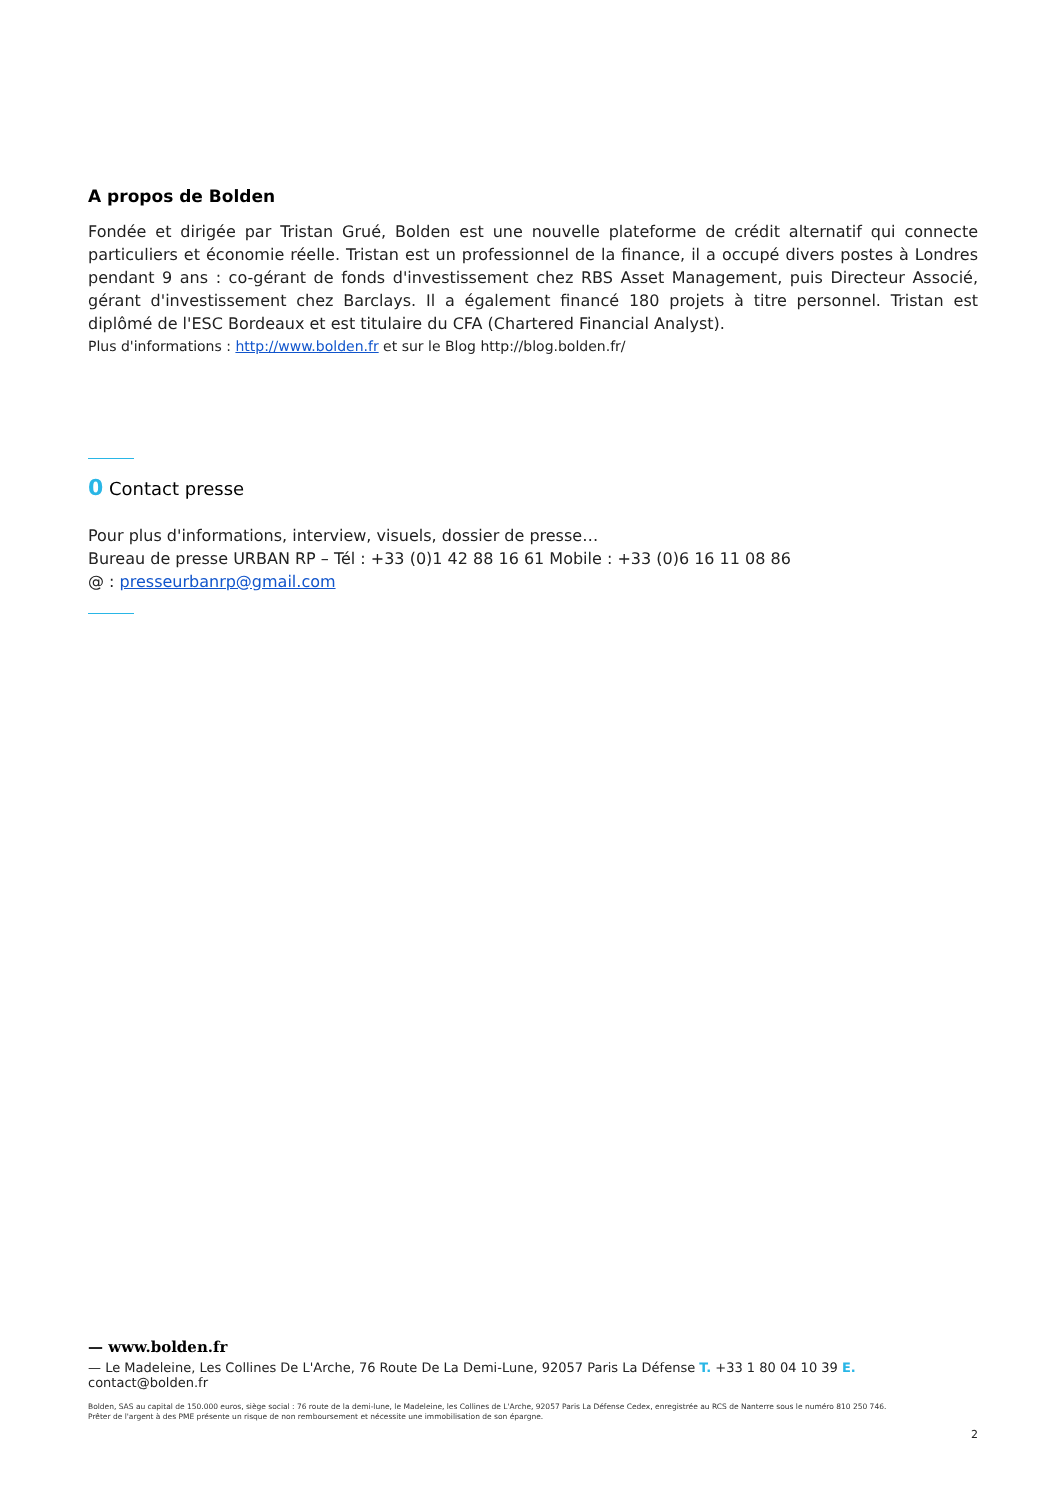A propos de Bolden
Fondée et dirigée par Tristan Grué, Bolden est une nouvelle plateforme de crédit alternatif qui connecte particuliers et économie réelle. Tristan est un professionnel de la finance, il a occupé divers postes à Londres pendant 9 ans : co-gérant de fonds d'investissement chez RBS Asset Management, puis Directeur Associé, gérant d'investissement chez Barclays. Il a également financé 180 projets à titre personnel. Tristan est diplômé de l'ESC Bordeaux et est titulaire du CFA (Chartered Financial Analyst).
Plus d'informations : http://www.bolden.fr et sur le Blog http://blog.bolden.fr/
0 Contact presse
Pour plus d'informations, interview, visuels, dossier de presse…
Bureau de presse URBAN RP – Tél : +33 (0)1 42 88 16 61 Mobile : +33 (0)6 16 11 08 86
@ : presseurbanrp@gmail.com
— www.bolden.fr
— Le Madeleine, Les Collines De L'Arche, 76 Route De La Demi-Lune, 92057 Paris La Défense T. +33 1 80 04 10 39 E. contact@bolden.fr
Bolden, SAS au capital de 150.000 euros, siège social : 76 route de la demi-lune, le Madeleine, les Collines de L'Arche, 92057 Paris La Défense Cedex, enregistrée au RCS de Nanterre sous le numéro 810 250 746.
Prêter de l'argent à des PME présente un risque de non remboursement et nécessite une immobilisation de son épargne.
2